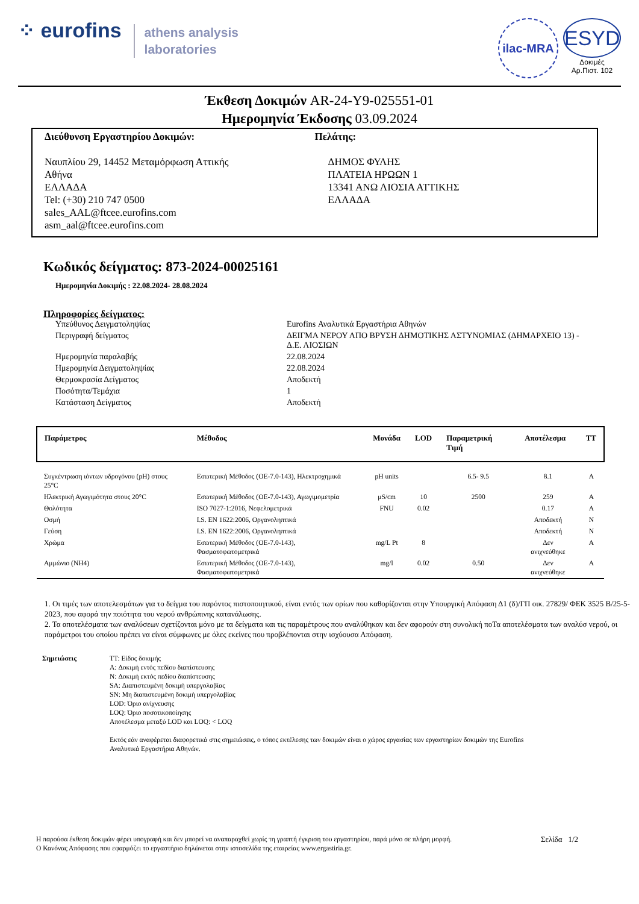⁘ eurofins
athens analysis
laboratories
ilac-MRA
ESYD
Δοκιμές
Αρ.Πιστ. 102
Έκθεση Δοκιμών AR-24-Y9-025551-01
Ημερομηνία Έκδοσης 03.09.2024
Διεύθυνση Εργαστηρίου Δοκιμών:
Ναυπλίου 29, 14452 Μεταμόρφωση Αττικής
Αθήνα
ΕΛΛΑΔΑ
Tel: (+30) 210 747 0500
sales_AAL@ftcee.eurofins.com
asm_aal@ftcee.eurofins.com
Πελάτης:
ΔΗΜΟΣ ΦΥΛΗΣ
ΠΛΑΤΕΙΑ ΗΡΩΩΝ 1
13341 ΑΝΩ ΛΙΟΣΙΑ ΑΤΤΙΚΗΣ
ΕΛΛΑΔΑ
Κωδικός δείγματος: 873-2024-00025161
Ημερομηνία Δοκιμής : 22.08.2024- 28.08.2024
Πληροφορίες δείγματος:
| Υπεύθυνος Δειγματοληψίας | Eurofins Αναλυτικά Εργαστήρια Αθηνών |
| Περιγραφή δείγματος | ΔΕΙΓΜΑ ΝΕΡΟΥ ΑΠΟ ΒΡΥΣΗ ΔΗΜΟΤΙΚΗΣ ΑΣΤΥΝΟΜΙΑΣ (ΔΗΜΑΡΧΕΙΟ 13) - Δ.Ε. ΛΙΟΣΙΩΝ |
| Ημερομηνία παραλαβής | 22.08.2024 |
| Ημερομηνία Δειγματοληψίας | 22.08.2024 |
| Θερμοκρασία Δείγματος | Αποδεκτή |
| Ποσότητα/Τεμάχια | 1 |
| Κατάσταση Δείγματος | Αποδεκτή |
| Παράμετρος | Μέθοδος | Μονάδα | LOD | Παραμετρική Τιμή | Αποτέλεσμα | TT |
| --- | --- | --- | --- | --- | --- | --- |
| Συγκέντρωση ιόντων υδρογόνου (pH) στους 25°C | Εσωτερική Μέθοδος (ΟΕ-7.0-143), Ηλεκτροχημικά | pH units | | 6.5- 9.5 | 8.1 | A |
| Ηλεκτρική Αγωγιμότητα στους 20°C | Εσωτερική Μέθοδος (ΟΕ-7.0-143), Αγωγιμομετρία | μS/cm | 10 | 2500 | 259 | A |
| Θολότητα | ISO 7027-1:2016, Νεφελομετρικά | FNU | 0.02 | | 0.17 | A |
| Οσμή | I.S. EN 1622:2006, Οργανοληπτικά | | | | Αποδεκτή | N |
| Γεύση | I.S. EN 1622:2006, Οργανοληπτικά | | | | Αποδεκτή | N |
| Χρώμα | Εσωτερική Μέθοδος (ΟΕ-7.0-143), Φασματοφωτομετρικά | mg/L Pt | 8 | | Δεν ανιχνεύθηκε | A |
| Αμμώνιο (NH4) | Εσωτερική Μέθοδος (ΟΕ-7.0-143), Φασματοφωτομετρικά | mg/l | 0.02 | 0.50 | Δεν ανιχνεύθηκε | A |
1. Οι τιμές των αποτελεσμάτων για το δείγμα του παρόντος πιστοποιητικού, είναι εντός των ορίων που καθορίζονται στην Υπουργική Απόφαση Δ1 (δ)/ΓΠ οικ. 27829/ ΦΕΚ 3525 Β/25-5-2023, που αφορά την ποιότητα του νερού ανθρώπινης κατανάλωσης.
2. Τα αποτελέσματα των αναλύσεων σχετίζονται μόνο με τα δείγματα και τις παραμέτρους που αναλύθηκαν και δεν αφορούν στη συνολική ποΤα αποτελέσματα των αναλύσ νερού, οι παράμετροι του οποίου πρέπει να είναι σύμφωνες με όλες εκείνες που προβλέπονται στην ισχύουσα Απόφαση.
Σημειώσεις TT: Είδος δοκιμής
A: Δοκιμή εντός πεδίου διαπίστευσης
N: Δοκιμή εκτός πεδίου διαπίστευσης
SA: Διαπιστευμένη δοκιμή υπεργολαβίας
SN: Μη διαπιστευμένη δοκιμή υπεργολαβίας
LOD: Όριο ανίχνευσης
LOQ: Όριο ποσοτικοποίησης
Αποτέλεσμα μεταξύ LOD και LOQ: < LOQ
Εκτός εάν αναφέρεται διαφορετικά στις σημειώσεις, ο τόπος εκτέλεσης των δοκιμών είναι ο χώρος εργασίας των εργαστηρίων δοκιμών της Eurofins
Αναλυτικά Εργαστήρια Αθηνών.
Η παρούσα έκθεση δοκιμών φέρει υπογραφή και δεν μπορεί να αναπαραχθεί χωρίς τη γραπτή έγκριση του εργαστηρίου, παρά μόνο σε πλήρη μορφή. Σελίδα 1/2
Ο Κανόνας Απόφασης που εφαρμόζει το εργαστήριο δηλώνεται στην ιστοσελίδα της εταιρείας www.ergastiria.gr.